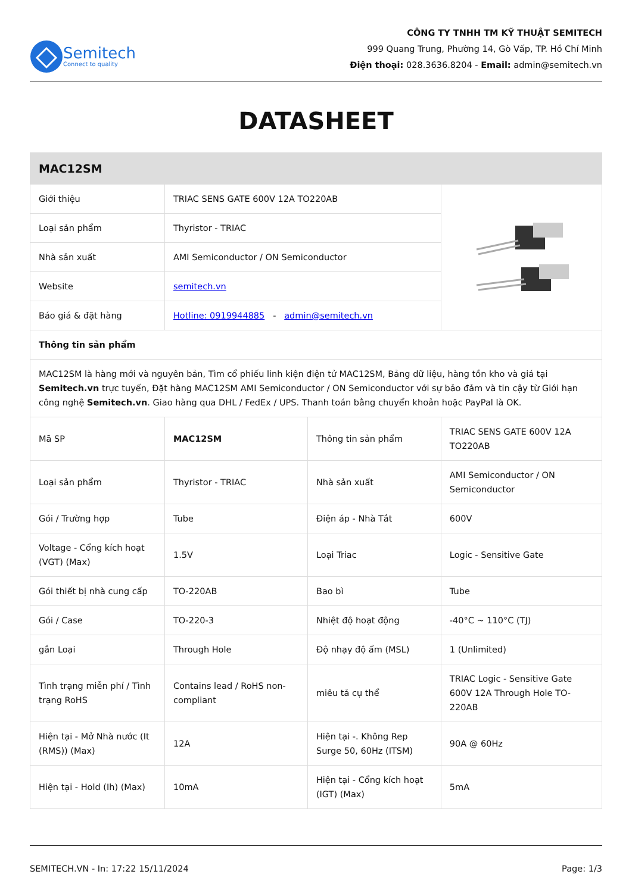Semitech
Connect to quality
CÔNG TY TNHH TM KỸ THUẬT SEMITECH
999 Quang Trung, Phường 14, Gò Vấp, TP. Hồ Chí Minh
Điện thoại: 028.3636.8204 - Email: admin@semitech.vn
DATASHEET
| MAC12SM | | | |
| --- | --- | --- | --- |
| Giới thiệu | TRIAC SENS GATE 600V 12A TO220AB | | |
| Loại sản phẩm | Thyristor - TRIAC | | |
| Nhà sản xuất | AMI Semiconductor / ON Semiconductor | | |
| Website | semitech.vn | | |
| Báo giá & đặt hàng | Hotline: 0919944885 - admin@semitech.vn | | |
| Thông tin sản phẩm | | | |
| MAC12SM là hàng mới và nguyên bản, Tìm cổ phiếu linh kiện điện tử MAC12SM, Bảng dữ liệu, hàng tồn kho và giá tại Semitech.vn trực tuyến, Đặt hàng MAC12SM AMI Semiconductor / ON Semiconductor với sự bảo đảm và tin cậy từ Giới hạn công nghệ Semitech.vn . Giao hàng qua DHL / FedEx / UPS. Thanh toán bằng chuyển khoản hoặc PayPal là OK. | | | |
| Mã SP | MAC12SM | Thông tin sản phẩm | TRIAC SENS GATE 600V 12A TO220AB |
| Loại sản phẩm | Thyristor - TRIAC | Nhà sản xuất | AMI Semiconductor / ON Semiconductor |
| Gói / Trường hợp | Tube | Điện áp - Nhà Tắt | 600V |
| Voltage - Cổng kích hoạt (VGT) (Max) | 1.5V | Loại Triac | Logic - Sensitive Gate |
| Gói thiết bị nhà cung cấp | TO-220AB | Bao bì | Tube |
| Gói / Case | TO-220-3 | Nhiệt độ hoạt động | -40°C ~ 110°C (TJ) |
| gắn Loại | Through Hole | Độ nhạy độ ẩm (MSL) | 1 (Unlimited) |
| Tình trạng miễn phí / Tình trạng RoHS | Contains lead / RoHS non-compliant | miêu tả cụ thể | TRIAC Logic - Sensitive Gate 600V 12A Through Hole TO-220AB |
| Hiện tại - Mở Nhà nước (It (RMS)) (Max) | 12A | Hiện tại -. Không Rep Surge 50, 60Hz (ITSM) | 90A @ 60Hz |
| Hiện tại - Hold (Ih) (Max) | 10mA | Hiện tại - Cổng kích hoạt (IGT) (Max) | 5mA |
SEMITECH.VN - In: 17:22 15/11/2024 Page: 1/3